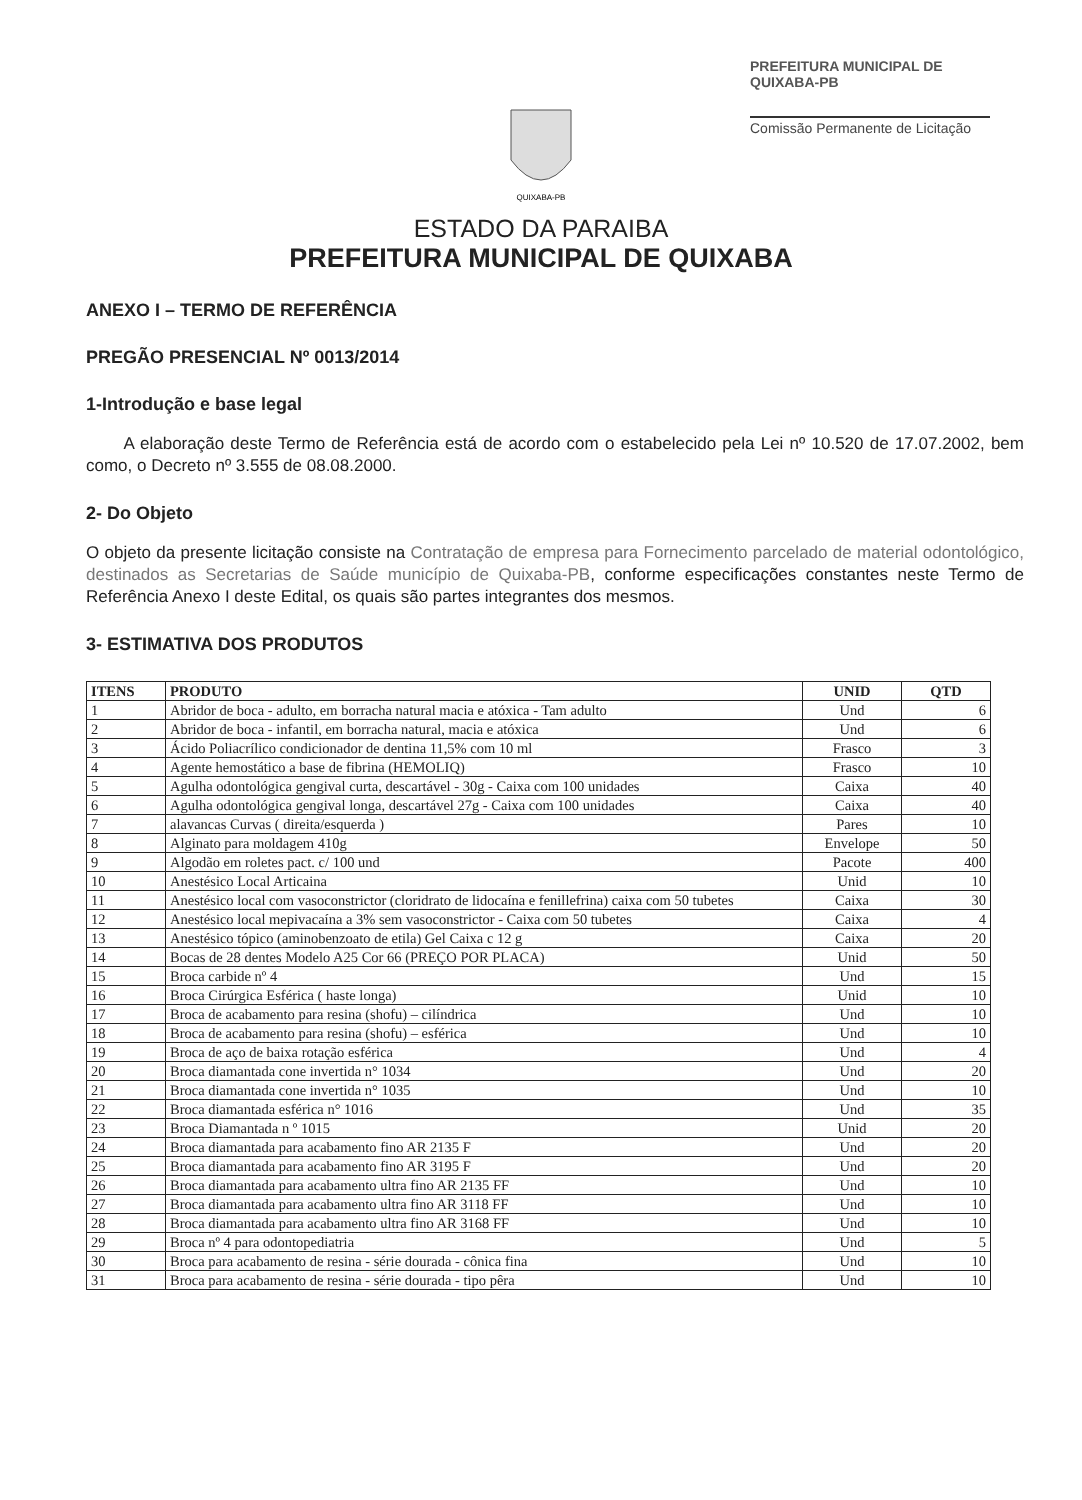PREFEITURA MUNICIPAL DE QUIXABA-PB
Comissão Permanente de Licitação
QUIXABA-PB
ESTADO DA PARAIBA
PREFEITURA MUNICIPAL DE QUIXABA
ANEXO I – TERMO DE REFERÊNCIA
PREGÃO PRESENCIAL Nº 0013/2014
1-Introdução e base legal
A elaboração deste Termo de Referência está de acordo com o estabelecido pela Lei nº 10.520 de 17.07.2002, bem como, o Decreto nº 3.555 de 08.08.2000.
2- Do Objeto
O objeto da presente licitação consiste na Contratação de empresa para Fornecimento parcelado de material odontológico, destinados as Secretarias de Saúde município de Quixaba-PB, conforme especificações constantes neste Termo de Referência Anexo I deste Edital, os quais são partes integrantes dos mesmos.
3- ESTIMATIVA DOS PRODUTOS
| ITENS | PRODUTO | UNID | QTD |
| --- | --- | --- | --- |
| 1 | Abridor de boca - adulto, em borracha natural macia e atóxica - Tam adulto | Und | 6 |
| 2 | Abridor de boca - infantil, em borracha natural, macia e atóxica | Und | 6 |
| 3 | Ácido Poliacrílico condicionador de dentina 11,5% com 10 ml | Frasco | 3 |
| 4 | Agente hemostático a base de fibrina (HEMOLIQ) | Frasco | 10 |
| 5 | Agulha odontológica gengival curta, descartável - 30g - Caixa com 100 unidades | Caixa | 40 |
| 6 | Agulha odontológica gengival longa, descartável 27g - Caixa com 100 unidades | Caixa | 40 |
| 7 | alavancas Curvas ( direita/esquerda ) | Pares | 10 |
| 8 | Alginato para moldagem 410g | Envelope | 50 |
| 9 | Algodão em roletes pact. c/ 100 und | Pacote | 400 |
| 10 | Anestésico Local Articaina | Unid | 10 |
| 11 | Anestésico local com vasoconstrictor (cloridrato de lidocaína e fenillefrina) caixa com 50 tubetes | Caixa | 30 |
| 12 | Anestésico local mepivacaína a 3% sem vasoconstrictor - Caixa com 50 tubetes | Caixa | 4 |
| 13 | Anestésico tópico (aminobenzoato de etila) Gel Caixa c 12 g | Caixa | 20 |
| 14 | Bocas de 28 dentes Modelo A25 Cor 66 (PREÇO POR PLACA) | Unid | 50 |
| 15 | Broca carbide nº 4 | Und | 15 |
| 16 | Broca Cirúrgica Esférica ( haste longa) | Unid | 10 |
| 17 | Broca de acabamento para resina (shofu) – cilíndrica | Und | 10 |
| 18 | Broca de acabamento para resina (shofu) – esférica | Und | 10 |
| 19 | Broca de aço de baixa rotação esférica | Und | 4 |
| 20 | Broca diamantada cone invertida n° 1034 | Und | 20 |
| 21 | Broca diamantada cone invertida n° 1035 | Und | 10 |
| 22 | Broca diamantada esférica n° 1016 | Und | 35 |
| 23 | Broca Diamantada n º 1015 | Unid | 20 |
| 24 | Broca diamantada para acabamento fino AR 2135 F | Und | 20 |
| 25 | Broca diamantada para acabamento fino AR 3195 F | Und | 20 |
| 26 | Broca diamantada para acabamento ultra fino AR 2135 FF | Und | 10 |
| 27 | Broca diamantada para acabamento ultra fino AR 3118 FF | Und | 10 |
| 28 | Broca diamantada para acabamento ultra fino AR 3168 FF | Und | 10 |
| 29 | Broca nº 4 para odontopediatria | Und | 5 |
| 30 | Broca para acabamento de resina - série dourada - cônica fina | Und | 10 |
| 31 | Broca para acabamento de resina - série dourada - tipo pêra | Und | 10 |